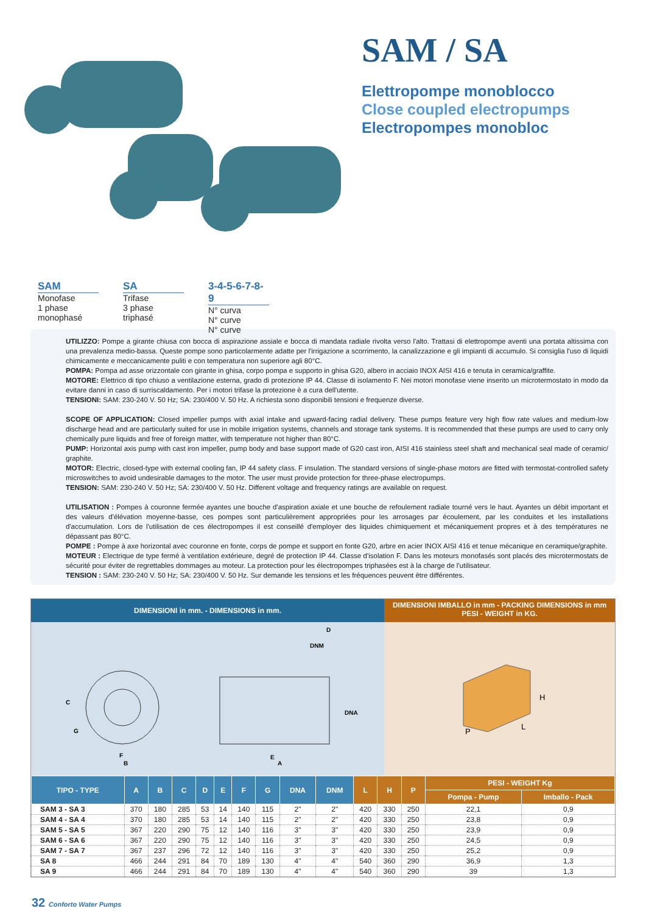SAM / SA
Elettropompe monoblocco
Close coupled electropumps
Electropompes monobloc
SAM
Monofase
1 phase
monophasé
SA
Trifase
3 phase
triphasé
3-4-5-6-7-8-9
N° curva
N° curve
N° curve
UTILIZZO: Pompe a girante chiusa con bocca di aspirazione assiale e bocca di mandata radiale rivolta verso l'alto. Trattasi di elettropompe aventi una portata altissima con una prevalenza medio-bassa. Queste pompe sono particolarmente adatte per l'irrigazione a scorrimento, la canalizzazione e gli impianti di accumulo. Si consiglia l'uso di liquidi chimicamente e meccanicamente puliti e con temperatura non superiore agli 80°C.
POMPA: Pompa ad asse orizzontale con girante in ghisa, corpo pompa e supporto in ghisa G20, albero in acciaio INOX AISI 416 e tenuta in ceramica/graffite.
MOTORE: Elettrico di tipo chiuso a ventilazione esterna, grado di protezione IP 44. Classe di isolamento F. Nei motori monofase viene inserito un microtermostato in modo da evitare danni in caso di surriscaldamento. Per i motori trifase la protezione è a cura dell'utente.
TENSIONI: SAM: 230-240 V. 50 Hz; SA: 230/400 V. 50 Hz. A richiesta sono disponibili tensioni e frequenze diverse.
SCOPE OF APPLICATION: Closed impeller pumps with axial intake and upward-facing radial delivery. These pumps feature very high flow rate values and medium-low discharge head and are particularly suited for use in mobile irrigation systems, channels and storage tank systems. It is recommended that these pumps are used to carry only chemically pure liquids and free of foreign matter, with temperature not higher than 80°C.
PUMP: Horizontal axis pump with cast iron impeller, pump body and base support made of G20 cast iron, AISI 416 stainless steel shaft and mechanical seal made of ceramic/ graphite.
MOTOR: Electric, closed-type with external cooling fan, IP 44 safety class. F insulation. The standard versions of single-phase motors are fitted with termostat-controlled safety microswitches to avoid undesirable damages to the motor. The user must provide protection for three-phase electropumps.
TENSION: SAM: 230-240 V. 50 Hz; SA: 230/400 V. 50 Hz. Different voltage and frequency ratings are available on request.
UTILISATION : Pompes à couronne fermée ayantes une bouche d'aspiration axiale et une bouche de refoulement radiale tourné vers le haut. Ayantes un débit important et des valeurs d'élévation moyenne-basse, ces pompes sont particulièrement appropriées pour les arrosages par écoulement, par les conduites et les installations d'accumulation. Lors de l'utilisation de ces électropompes il est conseillé d'employer des liquides chimiquement et mécaniquement propres et à des températures ne dépassant pas 80°C.
POMPE : Pompe à axe horizontal avec couronne en fonte, corps de pompe et support en fonte G20, arbre en acier INOX AISI 416 et tenue mécanique en ceramique/graphite.
MOTEUR : Electrique de type fermé à ventilation extérieure, degré de protection IP 44. Classe d'isolation F. Dans les moteurs monofasés sont placés des microtermostats de sécurité pour éviter de regrettables dommages au moteur. La protection pour les électropompes triphasées est à la charge de l'utilisateur.
TENSION : SAM: 230-240 V. 50 Hz; SA: 230/400 V. 50 Hz. Sur demande les tensions et les fréquences peuvent être différentes.
DIMENSIONI in mm. - DIMENSIONS in mm.
DIMENSIONI IMBALLO in mm - PACKING DIMENSIONS in mm
PESI - WEIGHT in KG.
C
G
F
B
D
DNM
DNA
E
A
H
L
P
| TIPO - TYPE | A | B | C | D | E | F | G | DNA | DNM | L | H | P | PESI - WEIGHT Kg | |
| --- | --- | --- | --- | --- | --- | --- | --- | --- | --- | --- | --- | --- | --- | --- |
| | | | | | | | | | | | | | Pompa - Pump | Imballo - Pack |
| SAM 3 - SA 3 | 370 | 180 | 285 | 53 | 14 | 140 | 115 | 2" | 2" | 420 | 330 | 250 | 22,1 | 0,9 |
| SAM 4 - SA 4 | 370 | 180 | 285 | 53 | 14 | 140 | 115 | 2" | 2" | 420 | 330 | 250 | 23,8 | 0,9 |
| SAM 5 - SA 5 | 367 | 220 | 290 | 75 | 12 | 140 | 116 | 3" | 3" | 420 | 330 | 250 | 23,9 | 0,9 |
| SAM 6 - SA 6 | 367 | 220 | 290 | 75 | 12 | 140 | 116 | 3" | 3" | 420 | 330 | 250 | 24,5 | 0,9 |
| SAM 7 - SA 7 | 367 | 237 | 296 | 72 | 12 | 140 | 116 | 3" | 3" | 420 | 330 | 250 | 25,2 | 0,9 |
| SA 8 | 466 | 244 | 291 | 84 | 70 | 189 | 130 | 4" | 4" | 540 | 360 | 290 | 36,9 | 1,3 |
| SA 9 | 466 | 244 | 291 | 84 | 70 | 189 | 130 | 4" | 4" | 540 | 360 | 290 | 39 | 1,3 |
32 Conforto Water Pumps